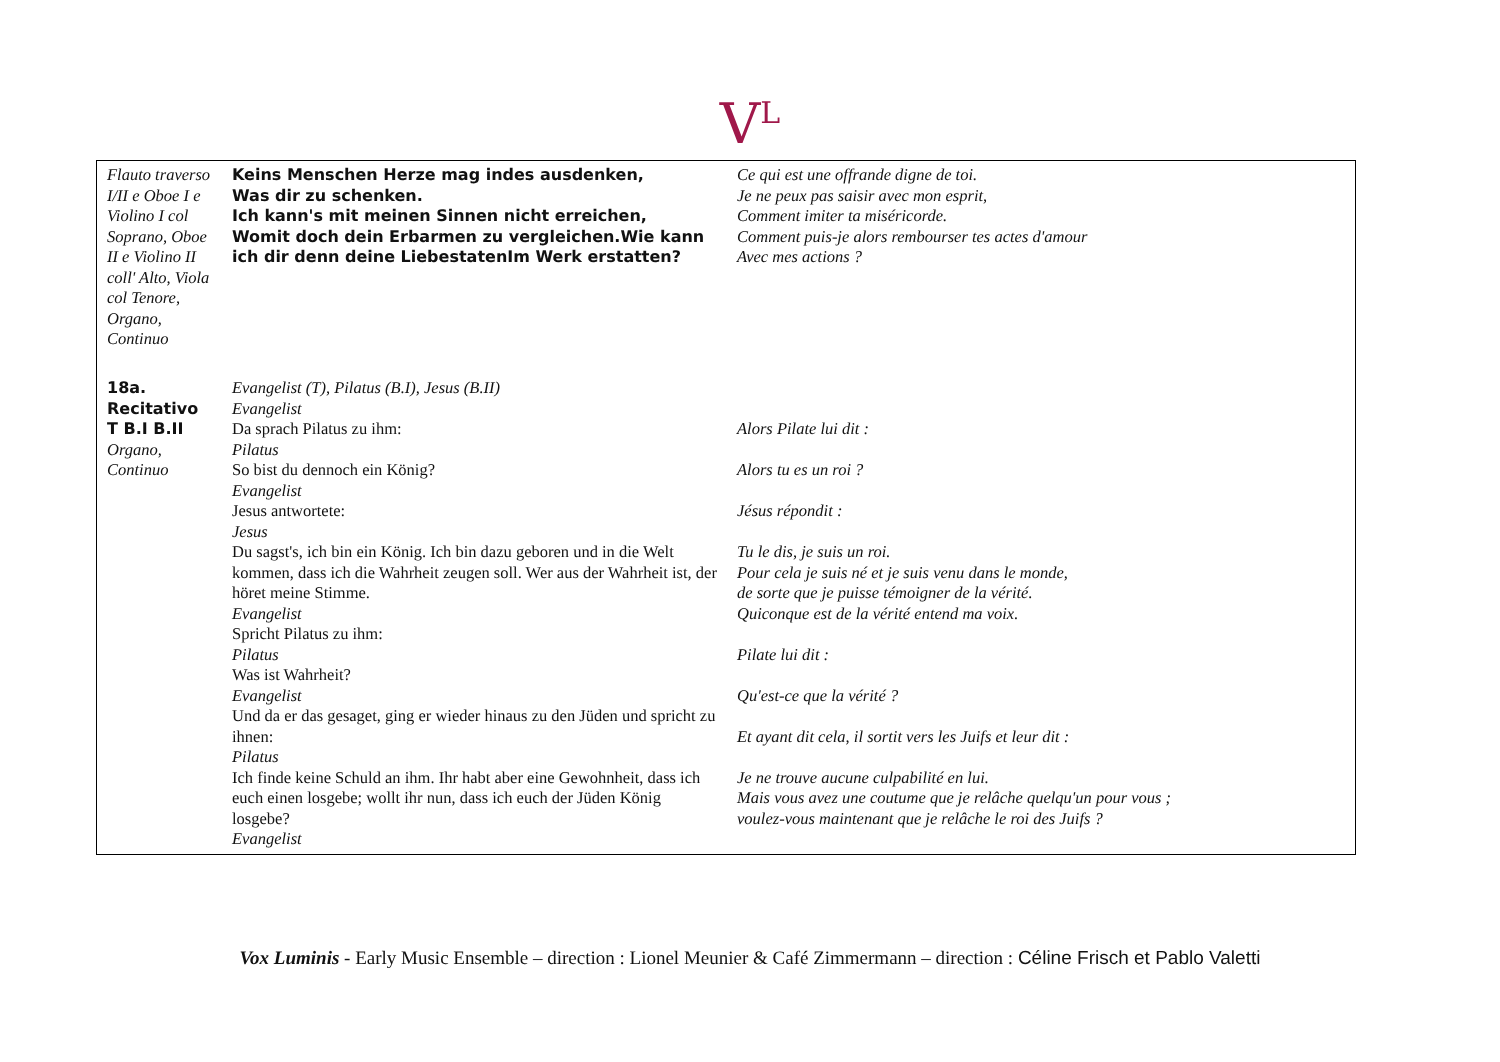V<sup>L</sup>
| Flauto traverso I/II e Oboe I e Violino I col Soprano, Oboe II e Violino II coll' Alto, Viola col Tenore, Organo, Continuo | Keins Menschen Herze mag indes ausdenken, Was dir zu schenken. Ich kann's mit meinen Sinnen nicht erreichen, Womit doch dein Erbarmen zu vergleichen.Wie kann ich dir denn deine LiebestatenIm Werk erstatten? | Ce qui est une offrande digne de toi. Je ne peux pas saisir avec mon esprit, Comment imiter ta miséricorde. Comment puis-je alors rembourser tes actes d'amour Avec mes actions ? |
| 18a. Recitativo T B.I B.II Organo, Continuo | Evangelist (T), Pilatus (B.I), Jesus (B.II) Evangelist Da sprach Pilatus zu ihm: Pilatus So bist du dennoch ein König? Evangelist Jesus antwortete: Jesus Du sagst's, ich bin ein König. Ich bin dazu geboren und in die Welt kommen, dass ich die Wahrheit zeugen soll. Wer aus der Wahrheit ist, der höret meine Stimme. Evangelist Spricht Pilatus zu ihm: Pilatus Was ist Wahrheit? Evangelist Und da er das gesaget, ging er wieder hinaus zu den Jüden und spricht zu ihnen: Pilatus Ich finde keine Schuld an ihm. Ihr habt aber eine Gewohnheit, dass ich euch einen losgebe; wollt ihr nun, dass ich euch der Jüden König losgebe? Evangelist | Alors Pilate lui dit : Alors tu es un roi ? Jésus répondit : Tu le dis, je suis un roi. Pour cela je suis né et je suis venu dans le monde, de sorte que je puisse témoigner de la vérité. Quiconque est de la vérité entend ma voix. Pilate lui dit : Qu'est-ce que la vérité ? Et ayant dit cela, il sortit vers les Juifs et leur dit : Je ne trouve aucune culpabilité en lui. Mais vous avez une coutume que je relâche quelqu'un pour vous ; voulez-vous maintenant que je relâche le roi des Juifs ? |
Vox Luminis - Early Music Ensemble – direction : Lionel Meunier & Café Zimmermann – direction : Céline Frisch et Pablo Valetti